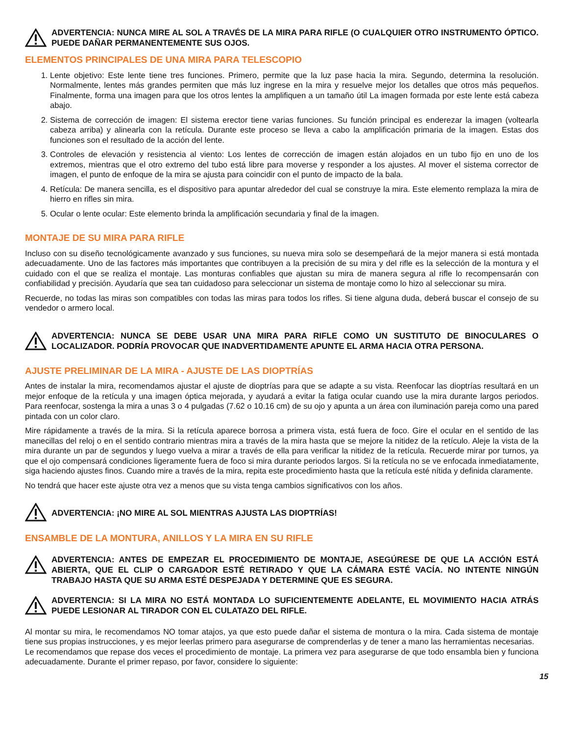ADVERTENCIA: NUNCA MIRE AL SOL A TRAVÉS DE LA MIRA PARA RIFLE (O CUALQUIER OTRO INSTRUMENTO ÓPTICO. PUEDE DAÑAR PERMANENTEMENTE SUS OJOS.
ELEMENTOS PRINCIPALES DE UNA MIRA PARA TELESCOPIO
1. Lente objetivo: Este lente tiene tres funciones. Primero, permite que la luz pase hacia la mira. Segundo, determina la resolución. Normalmente, lentes más grandes permiten que más luz ingrese en la mira y resuelve mejor los detalles que otros más pequeños. Finalmente, forma una imagen para que los otros lentes la amplifiquen a un tamaño útil La imagen formada por este lente está cabeza abajo.
2. Sistema de corrección de imagen: El sistema erector tiene varias funciones. Su función principal es enderezar la imagen (voltearla cabeza arriba) y alinearla con la retícula. Durante este proceso se lleva a cabo la amplificación primaria de la imagen. Estas dos funciones son el resultado de la acción del lente.
3. Controles de elevación y resistencia al viento: Los lentes de corrección de imagen están alojados en un tubo fijo en uno de los extremos, mientras que el otro extremo del tubo está libre para moverse y responder a los ajustes. Al mover el sistema corrector de imagen, el punto de enfoque de la mira se ajusta para coincidir con el punto de impacto de la bala.
4. Retícula: De manera sencilla, es el dispositivo para apuntar alrededor del cual se construye la mira. Este elemento remplaza la mira de hierro en rifles sin mira.
5. Ocular o lente ocular: Este elemento brinda la amplificación secundaria y final de la imagen.
MONTAJE DE SU MIRA PARA RIFLE
Incluso con su diseño tecnológicamente avanzado y sus funciones, su nueva mira solo se desempeñará de la mejor manera si está montada adecuadamente. Uno de las factores más importantes que contribuyen a la precisión de su mira y del rifle es la selección de la montura y el cuidado con el que se realiza el montaje. Las monturas confiables que ajustan su mira de manera segura al rifle lo recompensarán con confiabilidad y precisión. Ayudaría que sea tan cuidadoso para seleccionar un sistema de montaje como lo hizo al seleccionar su mira.
Recuerde, no todas las miras son compatibles con todas las miras para todos los rifles. Si tiene alguna duda, deberá buscar el consejo de su vendedor o armero local.
ADVERTENCIA: NUNCA SE DEBE USAR UNA MIRA PARA RIFLE COMO UN SUSTITUTO DE BINOCULARES O LOCALIZADOR. PODRÍA PROVOCAR QUE INADVERTIDAMENTE APUNTE EL ARMA HACIA OTRA PERSONA.
AJUSTE PRELIMINAR DE LA MIRA - AJUSTE DE LAS DIOPTRÍAS
Antes de instalar la mira, recomendamos ajustar el ajuste de dioptrías para que se adapte a su vista. Reenfocar las dioptrías resultará en un mejor enfoque de la retícula y una imagen óptica mejorada, y ayudará a evitar la fatiga ocular cuando use la mira durante largos periodos. Para reenfocar, sostenga la mira a unas 3 o 4 pulgadas (7.62 o 10.16 cm) de su ojo y apunta a un área con iluminación pareja como una pared pintada con un color claro.
Mire rápidamente a través de la mira. Si la retícula aparece borrosa a primera vista, está fuera de foco. Gire el ocular en el sentido de las manecillas del reloj o en el sentido contrario mientras mira a través de la mira hasta que se mejore la nitidez de la retículo. Aleje la vista de la mira durante un par de segundos y luego vuelva a mirar a través de ella para verificar la nitidez de la retícula. Recuerde mirar por turnos, ya que el ojo compensará condiciones ligeramente fuera de foco si mira durante periodos largos. Si la retícula no se ve enfocada inmediatamente, siga haciendo ajustes finos. Cuando mire a través de la mira, repita este procedimiento hasta que la retícula esté nítida y definida claramente.
No tendrá que hacer este ajuste otra vez a menos que su vista tenga cambios significativos con los años.
ADVERTENCIA: ¡NO MIRE AL SOL MIENTRAS AJUSTA LAS DIOPTRÍAS!
ENSAMBLE DE LA MONTURA, ANILLOS Y LA MIRA EN SU RIFLE
ADVERTENCIA: ANTES DE EMPEZAR EL PROCEDIMIENTO DE MONTAJE, ASEGÚRESE DE QUE LA ACCIÓN ESTÁ ABIERTA, QUE EL CLIP O CARGADOR ESTÉ RETIRADO Y QUE LA CÁMARA ESTÉ VACÍA. NO INTENTE NINGÚN TRABAJO HASTA QUE SU ARMA ESTÉ DESPEJADA Y DETERMINE QUE ES SEGURA.
ADVERTENCIA: SI LA MIRA NO ESTÁ MONTADA LO SUFICIENTEMENTE ADELANTE, EL MOVIMIENTO HACIA ATRÁS PUEDE LESIONAR AL TIRADOR CON EL CULATAZO DEL RIFLE.
Al montar su mira, le recomendamos NO tomar atajos, ya que esto puede dañar el sistema de montura o la mira. Cada sistema de montaje tiene sus propias instrucciones, y es mejor leerlas primero para asegurarse de comprenderlas y de tener a mano las herramientas necesarias.
Le recomendamos que repase dos veces el procedimiento de montaje. La primera vez para asegurarse de que todo ensambla bien y funciona adecuadamente. Durante el primer repaso, por favor, considere lo siguiente:
15